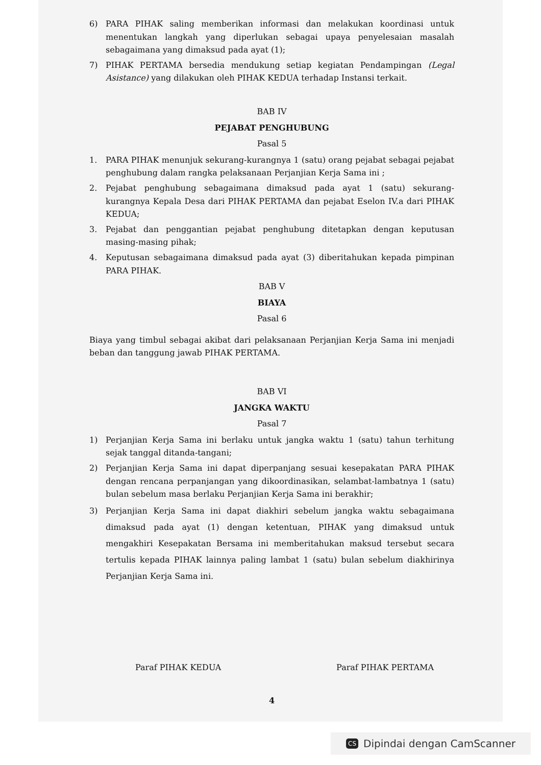6) PARA PIHAK saling memberikan informasi dan melakukan koordinasi untuk menentukan langkah yang diperlukan sebagai upaya penyelesaian masalah sebagaimana yang dimaksud pada ayat (1);
7) PIHAK PERTAMA bersedia mendukung setiap kegiatan Pendampingan (Legal Asistance) yang dilakukan oleh PIHAK KEDUA terhadap Instansi terkait.
BAB IV
PEJABAT PENGHUBUNG
Pasal 5
1. PARA PIHAK menunjuk sekurang-kurangnya 1 (satu) orang pejabat sebagai pejabat penghubung dalam rangka pelaksanaan Perjanjian Kerja Sama ini ;
2. Pejabat penghubung sebagaimana dimaksud pada ayat 1 (satu) sekurang-kurangnya Kepala Desa dari PIHAK PERTAMA dan pejabat Eselon IV.a dari PIHAK KEDUA;
3. Pejabat dan penggantian pejabat penghubung ditetapkan dengan keputusan masing-masing pihak;
4. Keputusan sebagaimana dimaksud pada ayat (3) diberitahukan kepada pimpinan PARA PIHAK.
BAB V
BIAYA
Pasal 6
Biaya yang timbul sebagai akibat dari pelaksanaan Perjanjian Kerja Sama ini menjadi beban dan tanggung jawab PIHAK PERTAMA.
BAB VI
JANGKA WAKTU
Pasal 7
1) Perjanjian Kerja Sama ini berlaku untuk jangka waktu 1 (satu) tahun terhitung sejak tanggal ditanda-tangani;
2) Perjanjian Kerja Sama ini dapat diperpanjang sesuai kesepakatan PARA PIHAK dengan rencana perpanjangan yang dikoordinasikan, selambat-lambatnya 1 (satu) bulan sebelum masa berlaku Perjanjian Kerja Sama ini berakhir;
3) Perjanjian Kerja Sama ini dapat diakhiri sebelum jangka waktu sebagaimana dimaksud pada ayat (1) dengan ketentuan, PIHAK yang dimaksud untuk mengakhiri Kesepakatan Bersama ini memberitahukan maksud tersebut secara tertulis kepada PIHAK lainnya paling lambat 1 (satu) bulan sebelum diakhirinya Perjanjian Kerja Sama ini.
Paraf PIHAK KEDUA Paraf PIHAK PERTAMA
4
CS Dipindai dengan CamScanner